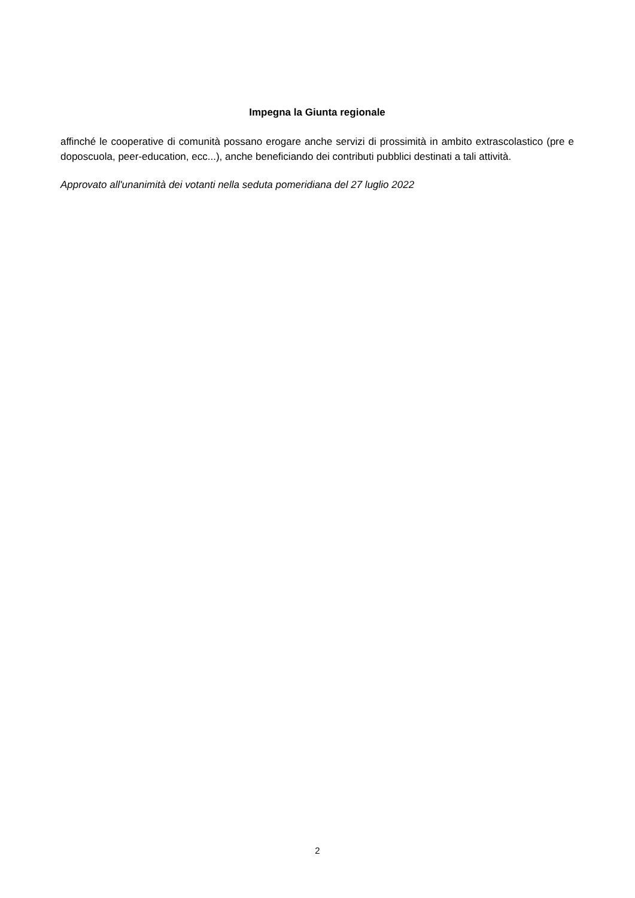Impegna la Giunta regionale
affinché le cooperative di comunità possano erogare anche servizi di prossimità in ambito extrascolastico (pre e doposcuola, peer-education, ecc...), anche beneficiando dei contributi pubblici destinati a tali attività.
Approvato all'unanimità dei votanti nella seduta pomeridiana del 27 luglio 2022
2